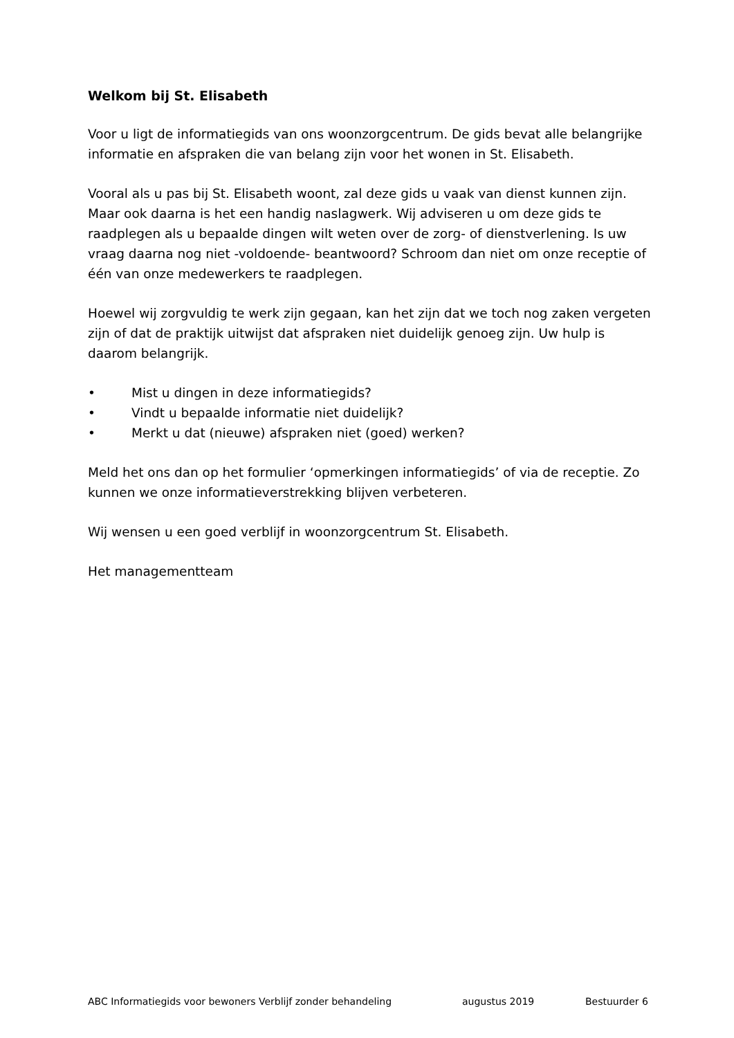Welkom bij St. Elisabeth
Voor u ligt de informatiegids van ons woonzorgcentrum. De gids bevat alle belangrijke informatie en afspraken die van belang zijn voor het wonen in St. Elisabeth.
Vooral als u pas bij St. Elisabeth woont, zal deze gids u vaak van dienst kunnen zijn. Maar ook daarna is het een handig naslagwerk. Wij adviseren u om deze gids te raadplegen als u bepaalde dingen wilt weten over de zorg- of dienstverlening. Is uw vraag daarna nog niet -voldoende- beantwoord? Schroom dan niet om onze receptie of één van onze medewerkers te raadplegen.
Hoewel wij zorgvuldig te werk zijn gegaan, kan het zijn dat we toch nog zaken vergeten zijn of dat de praktijk uitwijst dat afspraken niet duidelijk genoeg zijn. Uw hulp is daarom belangrijk.
• Mist u dingen in deze informatiegids?
• Vindt u bepaalde informatie niet duidelijk?
• Merkt u dat (nieuwe) afspraken niet (goed) werken?
Meld het ons dan op het formulier ‘opmerkingen informatiegids’ of via de receptie. Zo kunnen we onze informatieverstrekking blijven verbeteren.
Wij wensen u een goed verblijf in woonzorgcentrum St. Elisabeth.
Het managementteam
ABC Informatiegids voor bewoners Verblijf zonder behandeling augustus 2019 Bestuurder 6